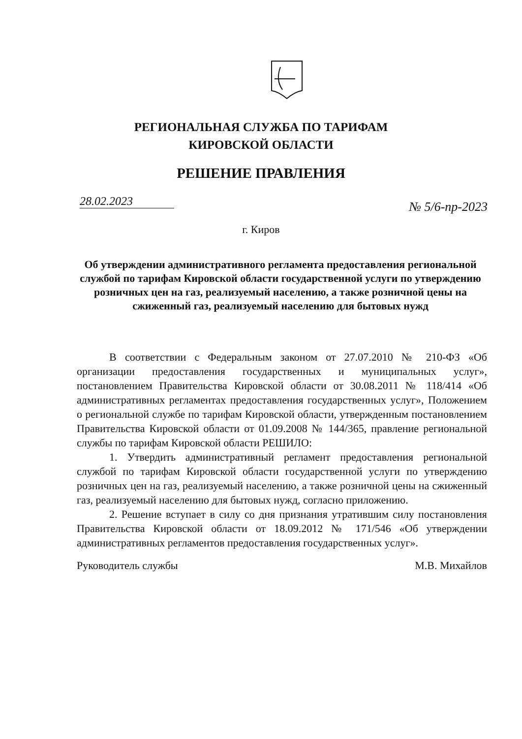РЕГИОНАЛЬНАЯ СЛУЖБА ПО ТАРИФАМ
КИРОВСКОЙ ОБЛАСТИ
РЕШЕНИЕ ПРАВЛЕНИЯ
28.02.2023 № 5/6-пр-2023
г. Киров
Об утверждении административного регламента предоставления региональной службой по тарифам Кировской области государственной услуги по утверждению розничных цен на газ, реализуемый населению, а также розничной цены на сжиженный газ, реализуемый населению для бытовых нужд
В соответствии с Федеральным законом от 27.07.2010 № 210-ФЗ «Об организации предоставления государственных и муниципальных услуг», постановлением Правительства Кировской области от 30.08.2011 № 118/414 «Об административных регламентах предоставления государственных услуг», Положением о региональной службе по тарифам Кировской области, утвержденным постановлением Правительства Кировской области от 01.09.2008 № 144/365, правление региональной службы по тарифам Кировской области РЕШИЛО:
1. Утвердить административный регламент предоставления региональной службой по тарифам Кировской области государственной услуги по утверждению розничных цен на газ, реализуемый населению, а также розничной цены на сжиженный газ, реализуемый населению для бытовых нужд, согласно приложению.
2. Решение вступает в силу со дня признания утратившим силу постановления Правительства Кировской области от 18.09.2012 № 171/546 «Об утверждении административных регламентов предоставления государственных услуг».
Руководитель службы М.В. Михайлов